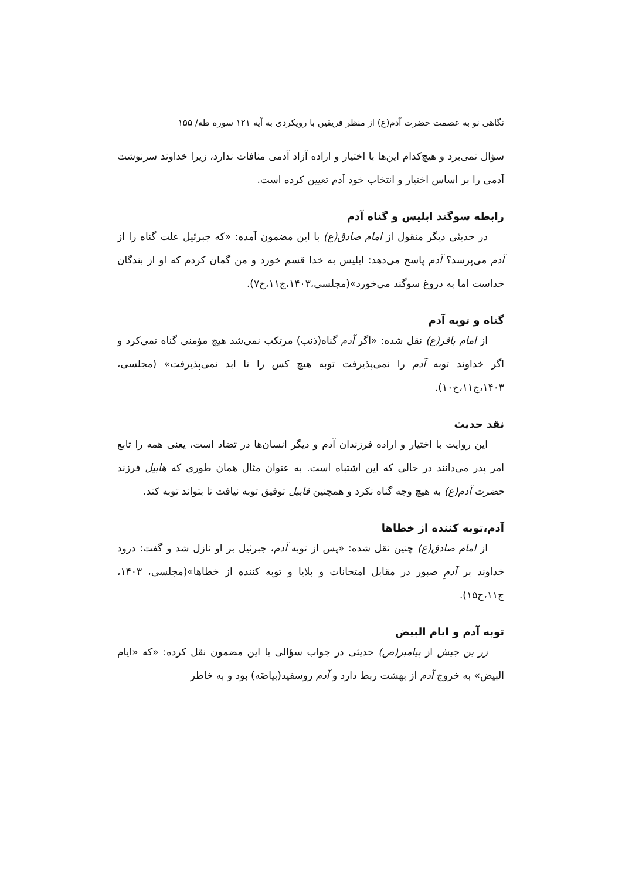نگاهی نو به عصمت حضرت آدم(ع) از منظر فریقین با رویکردی به آیه ۱۲۱ سوره طه/ ۱۵۵
سؤال نمی‌برد و هیچ‌کدام این‌ها با اختیار و اراده آزاد آدمی منافات ندارد، زیرا خداوند سرنوشت آدمی را بر اساس اختیار و انتخاب خود آدم تعیین کرده است.
رابطه سوگند ابلیس و گناه آدم
در حدیثی دیگر منقول از امام صادق(ع) با این مضمون آمده: «که جبرئیل علت گناه را از آدم می‌پرسد؟ آدم پاسخ می‌دهد: ابلیس به خدا قسم خورد و من گمان کردم که او از بندگان خداست اما به دروغ سوگند می‌خورد»(مجلسی،۱۴۰۳،ج۱۱،ح۷).
گناه و توبه آدم
از امام باقر(ع) نقل شده: «اگر آدم گناه(ذنب) مرتکب نمی‌شد هیچ مؤمنی گناه نمی‌کرد و اگر خداوند توبه آدم را نمی‌پذیرفت توبه هیچ کس را تا ابد نمی‌پذیرفت» (مجلسی، ۱۴۰۳،ج۱۱،ح۱۰).
نقد حدیث
این روایت با اختیار و اراده فرزندان آدم و دیگر انسان‌ها در تضاد است، یعنی همه را تابع امر پدر می‌دانند در حالی که این اشتباه است. به عنوان مثال همان طوری که هابیل فرزند حضرت آدم(ع) به هیچ وجه گناه نکرد و همچنین قابیل توفیق توبه نیافت تا بتواند توبه کند.
آدم،توبه کننده از خطاها
از امام صادق(ع) چنین نقل شده: «پس از توبه آدم، جبرئیل بر او نازل شد و گفت: درود خداوند بر آدمِ صبور در مقابل امتحانات و بلایا و توبه کننده از خطاها»(مجلسی، ۱۴۰۳، ج۱۱،ح۱۵).
توبه آدم و ایام البیض
زر بن جیش از پیامبر(ص) حدیثی در جواب سؤالی با این مضمون نقل کرده: «که «ایام البیض» به خروج آدم از بهشت ربط دارد و آدم روسفید(بیاضَه) بود و به خاطر